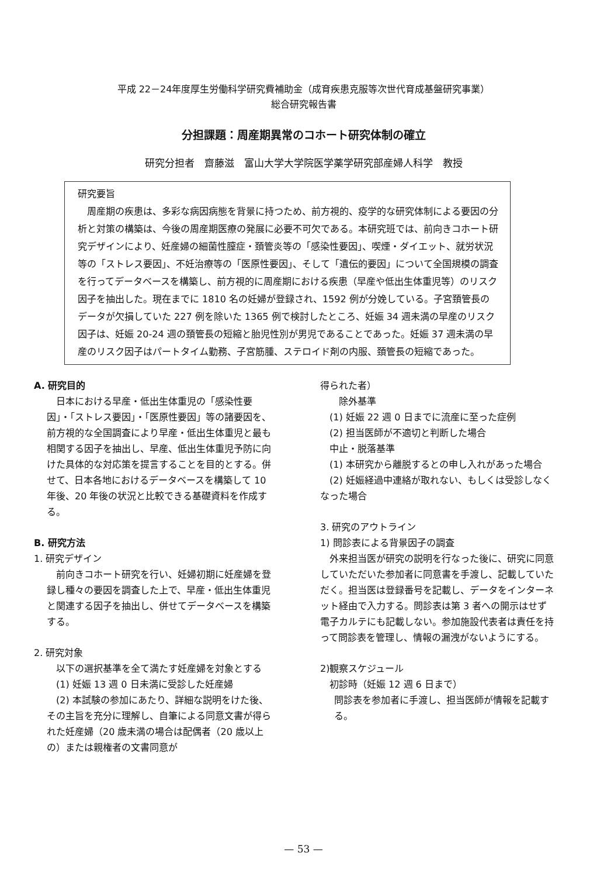平成 22－24年度厚生労働科学研究費補助金（成育疾患克服等次世代育成基盤研究事業）
総合研究報告書
分担課題：周産期異常のコホート研究体制の確立
研究分担者　齋藤滋　富山大学大学院医学薬学研究部産婦人科学　教授
研究要旨
　周産期の疾患は、多彩な病因病態を背景に持つため、前方視的、疫学的な研究体制による要因の分析と対策の構築は、今後の周産期医療の発展に必要不可欠である。本研究班では、前向きコホート研究デザインにより、妊産婦の細菌性膣症・頚管炎等の「感染性要因」、喫煙・ダイエット、就労状況等の「ストレス要因」、不妊治療等の「医原性要因」、そして「遺伝的要因」について全国規模の調査を行ってデータベースを構築し、前方視的に周産期における疾患（早産や低出生体重児等）のリスク因子を抽出した。現在までに 1810 名の妊婦が登録され、1592 例が分娩している。子宮頚管長のデータが欠損していた 227 例を除いた 1365 例で検討したところ、妊娠 34 週未満の早産のリスク因子は、妊娠 20-24 週の頚管長の短縮と胎児性別が男児であることであった。妊娠 37 週未満の早産のリスク因子はパートタイム勤務、子宮筋腫、ステロイド剤の内服、頚管長の短縮であった。
A. 研究目的
　日本における早産・低出生体重児の「感染性要因」・「ストレス要因」・「医原性要因」等の諸要因を、前方視的な全国調査により早産・低出生体重児と最も相関する因子を抽出し、早産、低出生体重児予防に向けた具体的な対応策を提言することを目的とする。併せて、日本各地におけるデータベースを構築して 10 年後、20 年後の状況と比較できる基礎資料を作成する。
B. 研究方法
1. 研究デザイン
　前向きコホート研究を行い、妊婦初期に妊産婦を登録し種々の要因を調査した上で、早産・低出生体重児と関連する因子を抽出し、併せてデータベースを構築する。
2. 研究対象
　以下の選択基準を全て満たす妊産婦を対象とする
　(1) 妊娠 13 週 0 日未満に受診した妊産婦
　(2) 本試験の参加にあたり、詳細な説明をけた後、その主旨を充分に理解し、自筆による同意文書が得られた妊産婦（20 歳未満の場合は配偶者（20 歳以上の）または親権者の文書同意が
得られた者）
　　除外基準
　(1) 妊娠 22 週 0 日までに流産に至った症例
　(2) 担当医師が不適切と判断した場合
　中止・脱落基準
　(1) 本研究から離脱するとの申し入れがあった場合
　(2) 妊娠経過中連絡が取れない、もしくは受診しなくなった場合
3. 研究のアウトライン
1) 問診表による背景因子の調査
　外来担当医が研究の説明を行なった後に、研究に同意していただいた参加者に同意書を手渡し、記載していただく。担当医は登録番号を記載し、データをインターネット経由で入力する。問診表は第 3 者への開示はせず電子カルテにも記載しない。参加施設代表者は責任を持って問診表を管理し、情報の漏洩がないようにする。
2)観察スケジュール
　初診時（妊娠 12 週 6 日まで）
問診表を参加者に手渡し、担当医師が情報を記載する。
— 53 —